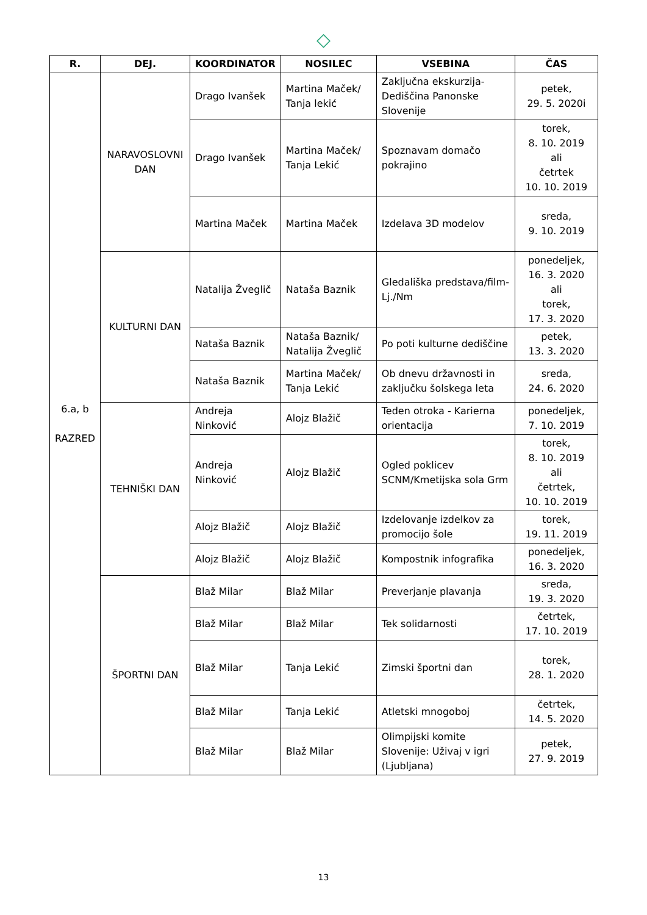◇
| R. | DEJ. | KOORDINATOR | NOSILEC | VSEBINA | ČAS |
| --- | --- | --- | --- | --- | --- |
| 6.a, b RAZRED | NARAVOSLOVNI DAN | Drago Ivanšek | Martina Maček/ Tanja lekić | Zaključna ekskurzija- Dediščina Panonske Slovenije | petek, 29. 5. 2020i |
| | | Drago Ivanšek | Martina Maček/ Tanja Lekić | Spoznavam domačo pokrajino | torek, 8. 10. 2019 ali četrtek 10. 10. 2019 |
| | | Martina Maček | Martina Maček | Izdelava 3D modelov | sreda, 9. 10. 2019 |
| | KULTURNI DAN | Natalija Žveglič | Nataša Baznik | Gledališka predstava/film- Lj./Nm | ponedeljek, 16. 3. 2020 ali torek, 17. 3. 2020 |
| | | Nataša Baznik | Nataša Baznik/ Natalija Žveglič | Po poti kulturne dediščine | petek, 13. 3. 2020 |
| | | Nataša Baznik | Martina Maček/ Tanja Lekić | Ob dnevu državnosti in zaključku šolskega leta | sreda, 24. 6. 2020 |
| | TEHNIŠKI DAN | Andreja Ninković | Alojz Blažič | Teden otroka - Karierna orientacija | ponedeljek, 7. 10. 2019 |
| | | Andreja Ninković | Alojz Blažič | Ogled poklicev SCNM/Kmetijska sola Grm | torek, 8. 10. 2019 ali četrtek, 10. 10. 2019 |
| | | Alojz Blažič | Alojz Blažič | Izdelovanje izdelkov za promocijo šole | torek, 19. 11. 2019 |
| | | Alojz Blažič | Alojz Blažič | Kompostnik infografika | ponedeljek, 16. 3. 2020 |
| | ŠPORTNI DAN | Blaž Milar | Blaž Milar | Preverjanje plavanja | sreda, 19. 3. 2020 |
| | | Blaž Milar | Blaž Milar | Tek solidarnosti | četrtek, 17. 10. 2019 |
| | | Blaž Milar | Tanja Lekić | Zimski športni dan | torek, 28. 1. 2020 |
| | | Blaž Milar | Tanja Lekić | Atletski mnogoboj | četrtek, 14. 5. 2020 |
| | | Blaž Milar | Blaž Milar | Olimpijski komite Slovenije: Uživaj v igri (Ljubljana) | petek, 27. 9. 2019 |
13